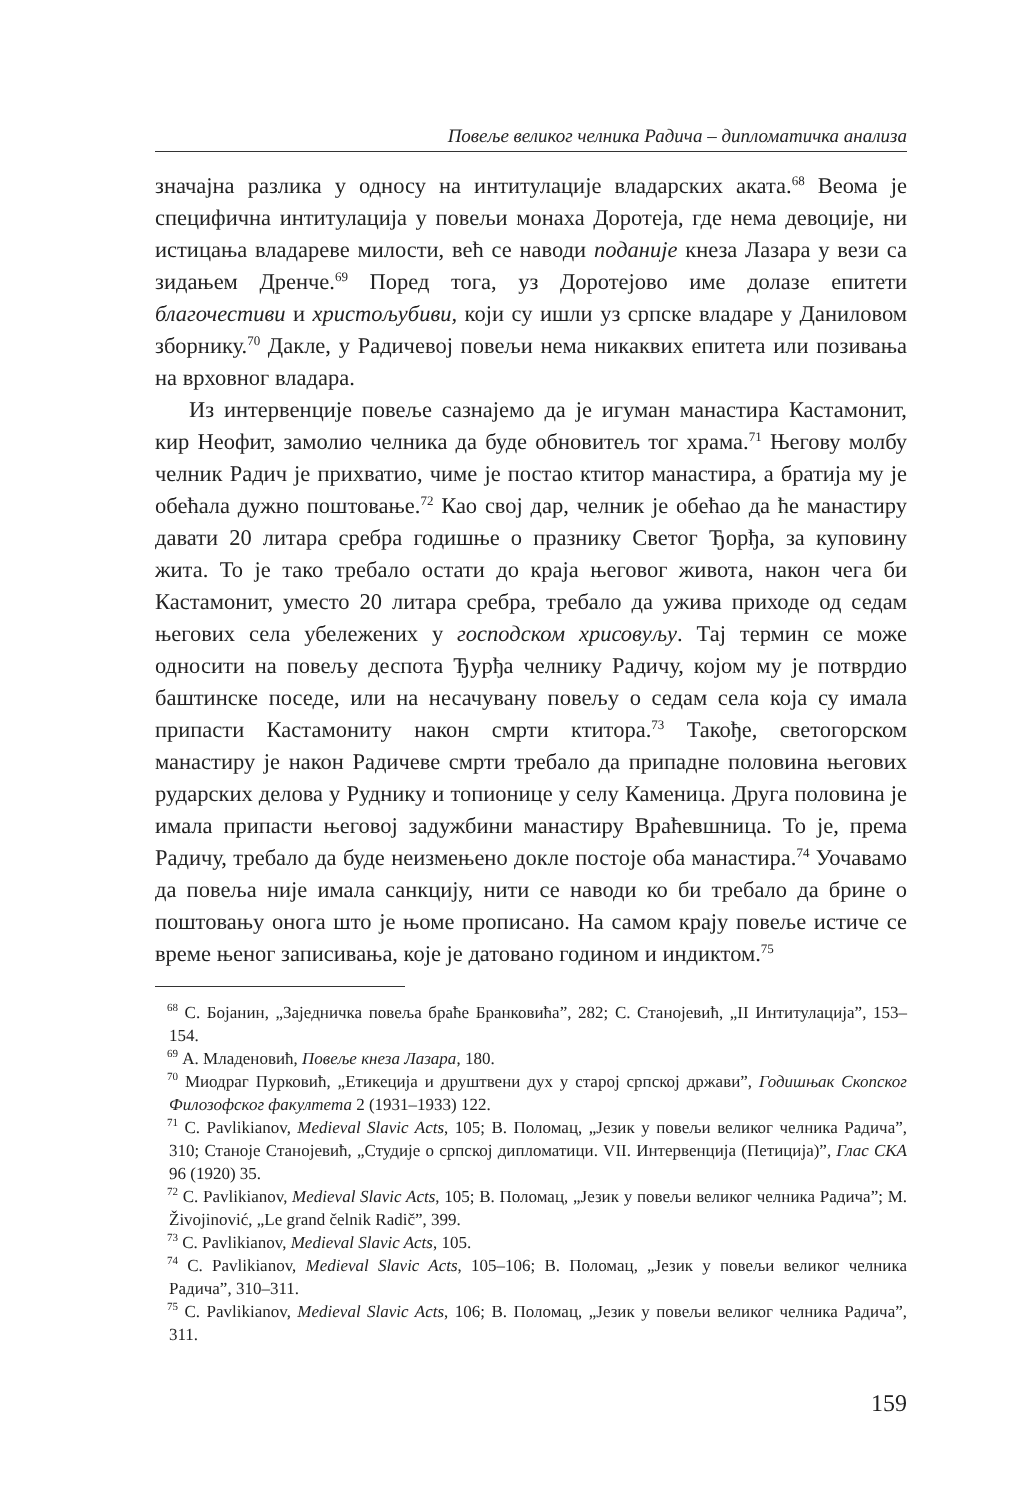Повеље великог челника Радича – дипломатичка анализа
значајна разлика у односу на интитулације владарских аката.<sup>68</sup> Веома је специфична интитулација у повељи монаха Доротеја, где нема девоције, ни истицања владареве милости, већ се наводи поданије кнеза Лазара у вези са зидањем Дренче.<sup>69</sup> Поред тога, уз Доротејово име долазе епитети благочестиви и христољубиви, који су ишли уз српске владаре у Даниловом зборнику.<sup>70</sup> Дакле, у Радичевој повељи нема никаквих епитета или позивања на врховног владара.
Из интервенције повеље сазнајемо да је игуман манастира Кастамонит, кир Неофит, замолио челника да буде обновитељ тог храма.<sup>71</sup> Његову молбу челник Радич је прихватио, чиме је постао ктитор манастира, а братија му је обећала дужно поштовање.<sup>72</sup> Као свој дар, челник је обећао да ће манастиру давати 20 литара сребра годишње о празнику Светог Ђорђа, за куповину жита. То је тако требало остати до краја његовог живота, након чега би Кастамонит, уместо 20 литара сребра, требало да ужива приходе од седам његових села убележених у господском хрисовуљу. Тај термин се може односити на повељу деспота Ђурђа челнику Радичу, којом му је потврдио баштинске поседе, или на несачувану повељу о седам села која су имала припасти Кастамониту након смрти ктитора.<sup>73</sup> Такође, светогорском манастиру је након Радичеве смрти требало да припадне половина његових рударских делова у Руднику и топионице у селу Каменица. Друга половина је имала припасти његовој задужбини манастиру Враћевшница. То је, према Радичу, требало да буде неизмењено докле постоје оба манастира.<sup>74</sup> Уочавамо да повеља није имала санкцију, нити се наводи ко би требало да брине о поштовању онога што је њоме прописано. На самом крају повеље истиче се време њеног записивања, које је датовано годином и индиктом.<sup>75</sup>
<sup>68</sup> С. Бојанин, „Заједничка повеља браће Бранковића”, 282; С. Станојевић, „II Интитулација”, 153–154.
<sup>69</sup> А. Младеновић, Повеље кнеза Лазара, 180.
<sup>70</sup> Миодраг Пурковић, „Етикеција и друштвени дух у старој српској држави”, Годишњак Скопског Филозофског факултета 2 (1931–1933) 122.
<sup>71</sup> C. Pavlikianov, Medieval Slavic Acts, 105; В. Поломац, „Језик у повељи великог челника Радича”, 310; Станоје Станојевић, „Студије о српској дипломатици. VII. Интервенција (Петиција)”, Глас СКА 96 (1920) 35.
<sup>72</sup> C. Pavlikianov, Medieval Slavic Acts, 105; В. Поломац, „Језик у повељи великог челника Радича”; M. Živojinović, „Le grand čelnik Radič”, 399.
<sup>73</sup> C. Pavlikianov, Medieval Slavic Acts, 105.
<sup>74</sup> C. Pavlikianov, Medieval Slavic Acts, 105–106; В. Поломац, „Језик у повељи великог челника Радича”, 310–311.
<sup>75</sup> C. Pavlikianov, Medieval Slavic Acts, 106; В. Поломац, „Језик у повељи великог челника Радича”, 311.
159